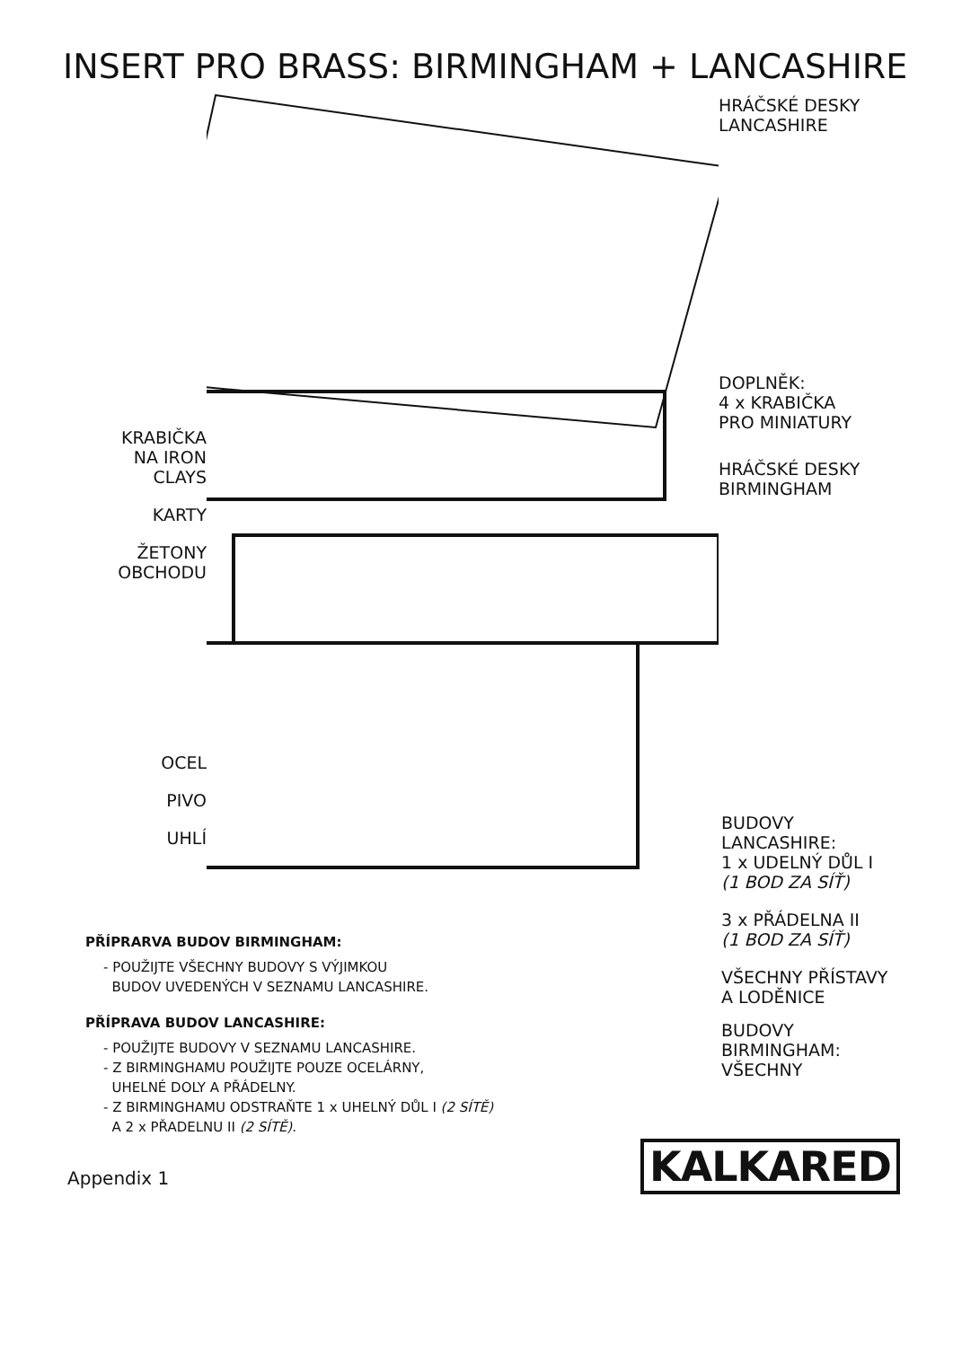INSERT PRO BRASS: BIRMINGHAM + LANCASHIRE
KRABIČKA
NA IRON
CLAYS
KARTY
ŽETONY
OBCHODU
OCEL
PIVO
UHLÍ
HRÁČSKÉ DESKY
LANCASHIRE
DOPLNĚK:
4 x KRABIČKA
PRO MINIATURY
HRÁČSKÉ DESKY
BIRMINGHAM
BUDOVY
LANCASHIRE:
1 x UDELNÝ DŮL I
(1 BOD ZA SÍŤ)
3 x PŘÁDELNA II
(1 BOD ZA SÍŤ)
VŠECHNY PŘÍSTAVY
A LODĚNICE
BUDOVY
BIRMINGHAM:
VŠECHNY
PŘÍPRARVA BUDOV BIRMINGHAM:
- POUŽIJTE VŠECHNY BUDOVY S VÝJIMKOU
BUDOV UVEDENÝCH V SEZNAMU LANCASHIRE.
PŘÍPRAVA BUDOV LANCASHIRE:
- POUŽIJTE BUDOVY V SEZNAMU LANCASHIRE.
- Z BIRMINGHAMU POUŽIJTE POUZE OCELÁRNY,
UHELNÉ DOLY A PŘÁDELNY.
- Z BIRMINGHAMU ODSTRAŇTE 1 x UHELNÝ DŮL I (2 SÍTĚ)
A 2 x PŘADELNU II (2 SÍTĚ).
Appendix 1 KALKARED